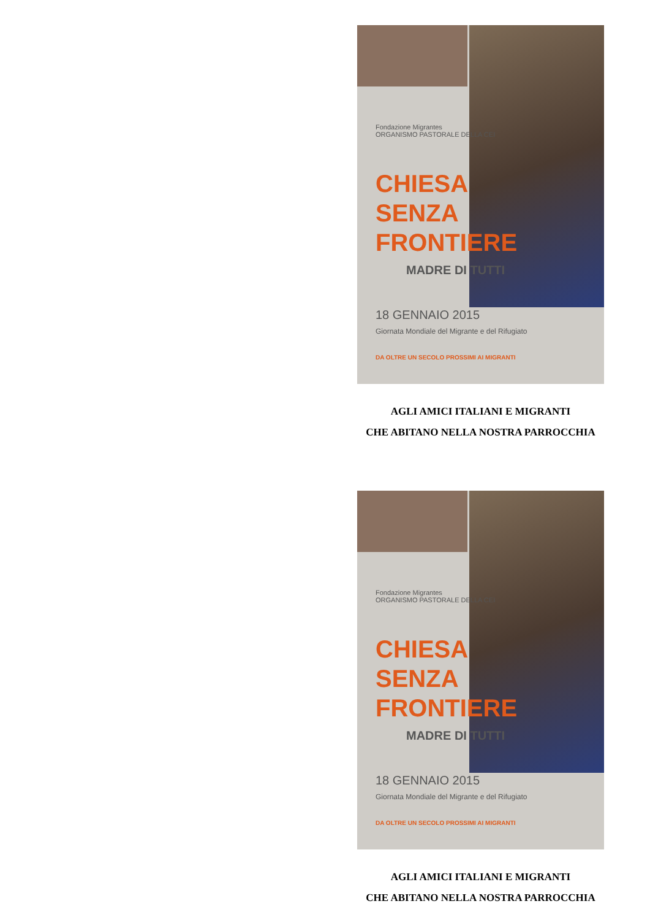Fondazione Migrantes
ORGANISMO PASTORALE DELLA CEI
CHIESA
SENZA
FRONTIERE
MADRE DI TUTTI
18 GENNAIO 2015
Giornata Mondiale del Migrante e del Rifugiato
DA OLTRE UN SECOLO PROSSIMI AI MIGRANTI
AGLI AMICI ITALIANI E MIGRANTI
CHE ABITANO NELLA NOSTRA PARROCCHIA
Fondazione Migrantes
ORGANISMO PASTORALE DELLA CEI
CHIESA
SENZA
FRONTIERE
MADRE DI TUTTI
18 GENNAIO 2015
Giornata Mondiale del Migrante e del Rifugiato
DA OLTRE UN SECOLO PROSSIMI AI MIGRANTI
AGLI AMICI ITALIANI E MIGRANTI
CHE ABITANO NELLA NOSTRA PARROCCHIA